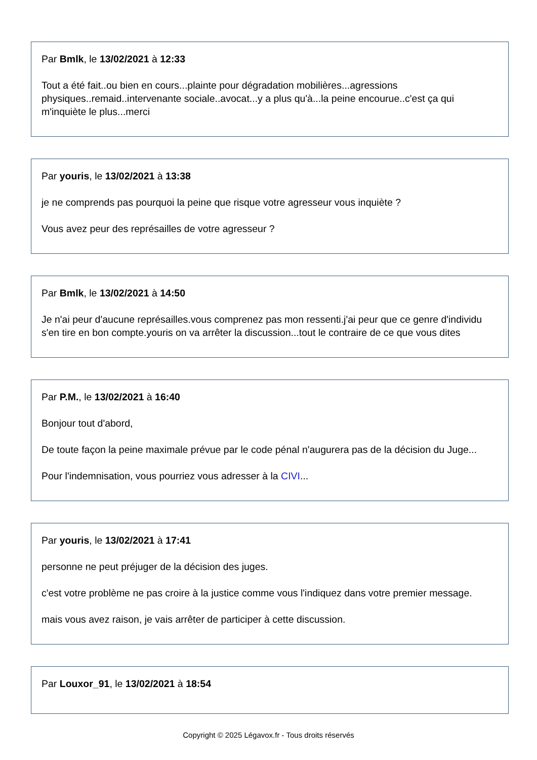Par Bmlk, le 13/02/2021 à 12:33
Tout a été fait..ou bien en cours...plainte pour dégradation mobilières...agressions physiques..remaid..intervenante sociale..avocat...y a plus qu'à...la peine encourue..c'est ça qui m'inquiète le plus...merci
Par youris, le 13/02/2021 à 13:38
je ne comprends pas pourquoi la peine que risque votre agresseur vous inquiète ?
Vous avez peur des représailles de votre agresseur ?
Par Bmlk, le 13/02/2021 à 14:50
Je n'ai peur d'aucune représailles.vous comprenez pas mon ressenti.j'ai peur que ce genre d'individu s'en tire en bon compte.youris on va arrêter la discussion...tout le contraire de ce que vous dites
Par P.M., le 13/02/2021 à 16:40
Bonjour tout d'abord,
De toute façon la peine maximale prévue par le code pénal n'augurera pas de la décision du Juge...
Pour l'indemnisation, vous pourriez vous adresser à la CIVI...
Par youris, le 13/02/2021 à 17:41
personne ne peut préjuger de la décision des juges.
c'est votre problème ne pas croire à la justice comme vous l'indiquez dans votre premier message.
mais vous avez raison, je vais arrêter de participer à cette discussion.
Par Louxor_91, le 13/02/2021 à 18:54
Copyright © 2025 Légavox.fr - Tous droits réservés